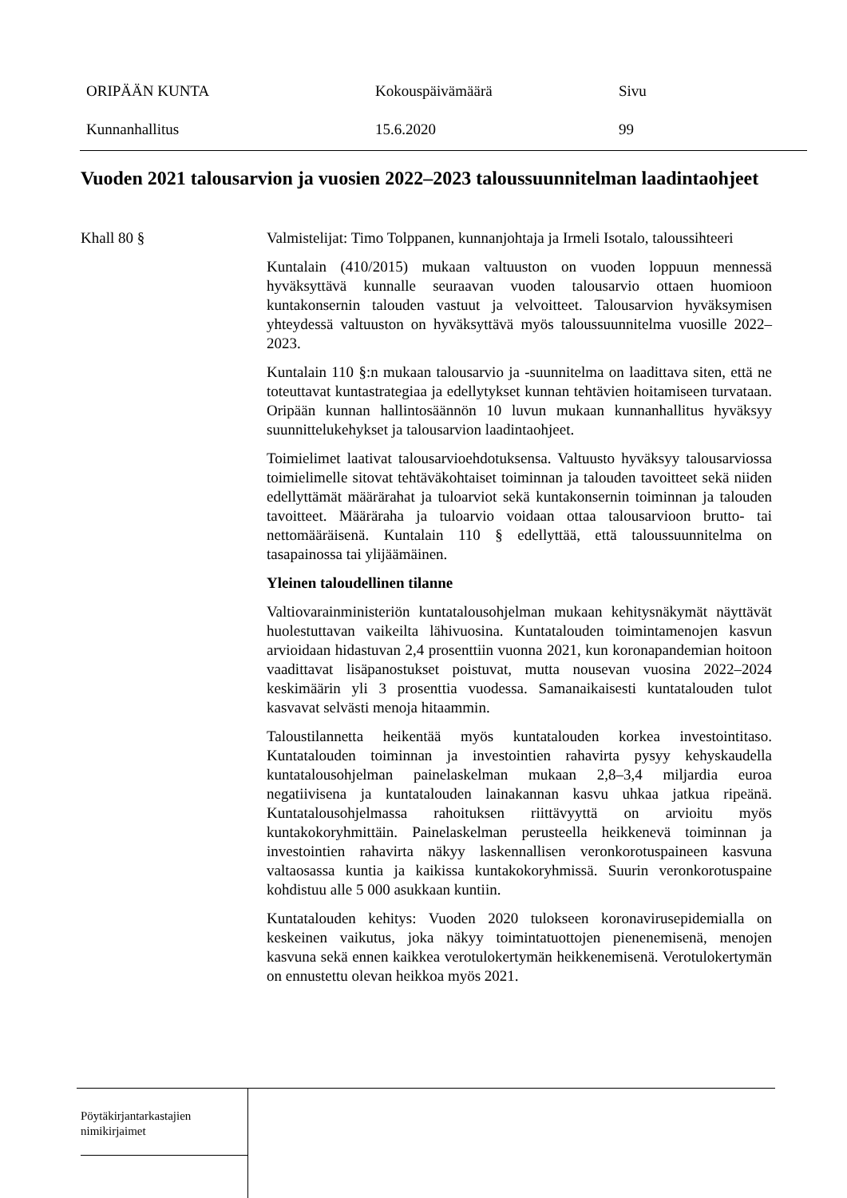ORIPÄÄN KUNTA Kokouspäivämäärä Sivu
Kunnanhallitus 15.6.2020 99
Vuoden 2021 talousarvion ja vuosien 2022–2023 taloussuunnitelman laadintaohjeet
Khall 80 § Valmistelijat: Timo Tolppanen, kunnanjohtaja ja Irmeli Isotalo, taloussihteeri
Kuntalain (410/2015) mukaan valtuuston on vuoden loppuun mennessä hyväksyttävä kunnalle seuraavan vuoden talousarvio ottaen huomioon kuntakonsernin talouden vastuut ja velvoitteet. Talousarvion hyväksymisen yhteydessä valtuuston on hyväksyttävä myös taloussuunnitelma vuosille 2022–2023.
Kuntalain 110 §:n mukaan talousarvio ja -suunnitelma on laadittava siten, että ne toteuttavat kuntastrategiaa ja edellytykset kunnan tehtävien hoitamiseen turvataan. Oripään kunnan hallintosäännön 10 luvun mukaan kunnanhallitus hyväksyy suunnittelukehykset ja talousarvion laadintaohjeet.
Toimielimet laativat talousarvioehdotuksensa. Valtuusto hyväksyy talousarviossa toimielimelle sitovat tehtäväkohtaiset toiminnan ja talouden tavoitteet sekä niiden edellyttämät määrärahat ja tuloarviot sekä kuntakonsernin toiminnan ja talouden tavoitteet. Määräraha ja tuloarvio voidaan ottaa talousarvioon brutto- tai nettomääräisenä. Kuntalain 110 § edellyttää, että taloussuunnitelma on tasapainossa tai ylijäämäinen.
Yleinen taloudellinen tilanne
Valtiovarainministeriön kuntatalousohjelman mukaan kehitysnäkymät näyttävät huolestuttavan vaikeilta lähivuosina. Kuntatalouden toimintamenojen kasvun arvioidaan hidastuvan 2,4 prosenttiin vuonna 2021, kun koronapandemian hoitoon vaadittavat lisäpanostukset poistuvat, mutta nousevan vuosina 2022–2024 keskimäärin yli 3 prosenttia vuodessa. Samanaikaisesti kuntatalouden tulot kasvavat selvästi menoja hitaammin.
Taloustilannetta heikentää myös kuntatalouden korkea investointitaso. Kuntatalouden toiminnan ja investointien rahavirta pysyy kehyskaudella kuntatalousohjelman painelaskelman mukaan 2,8–3,4 miljardia euroa negatiivisena ja kuntatalouden lainakannan kasvu uhkaa jatkua ripeänä. Kuntatalousohjelmassa rahoituksen riittävyyttä on arvioitu myös kuntakokoryhmittäin. Painelaskelman perusteella heikkenevä toiminnan ja investointien rahavirta näkyy laskennallisen veronkorotuspaineen kasvuna valtaosassa kuntia ja kaikissa kuntakokoryhmissä. Suurin veronkorotuspaine kohdistuu alle 5 000 asukkaan kuntiin.
Kuntatalouden kehitys: Vuoden 2020 tulokseen koronavirusepidemialla on keskeinen vaikutus, joka näkyy toimintatuottojen pienenemisenä, menojen kasvuna sekä ennen kaikkea verotulokertymän heikkenemisenä. Verotulokertymän on ennustettu olevan heikkoa myös 2021.
Pöytäkirjantarkastajien
nimikirjaimet